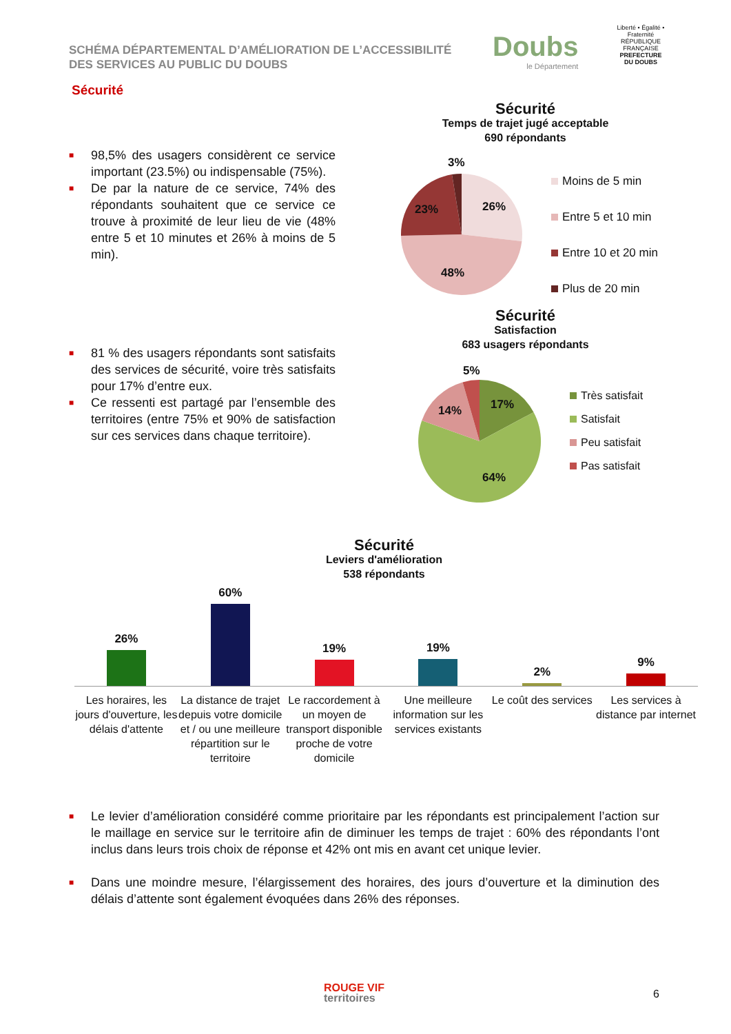SCHÉMA DÉPARTEMENTAL D’AMÉLIORATION DE L’ACCESSIBILITÉ
DES SERVICES AU PUBLIC DU DOUBS
Doubs
le Département
Liberté • Égalité • Fraternité
RÉPUBLIQUE FRANÇAISE
PREFECTURE
DU DOUBS
Sécurité
■ 98,5% des usagers considèrent ce service important (23.5%) ou indispensable (75%).
■ De par la nature de ce service, 74% des répondants souhaitent que ce service ce trouve à proximité de leur lieu de vie (48% entre 5 et 10 minutes et 26% à moins de 5 min).
Sécurité
Temps de trajet jugé acceptable
690 répondants
3%
26%
23%
48%
Moins de 5 min
Entre 5 et 10 min
Entre 10 et 20 min
Plus de 20 min
Sécurité
Satisfaction
683 usagers répondants
5%
17%
14%
64%
Très satisfait
Satisfait
Peu satisfait
Pas satisfait
■ 81 % des usagers répondants sont satisfaits des services de sécurité, voire très satisfaits pour 17% d’entre eux.
■ Ce ressenti est partagé par l’ensemble des territoires (entre 75% et 90% de satisfaction sur ces services dans chaque territoire).
Sécurité
Leviers d'amélioration
538 répondants
26% 60% 19% 19% 2% 9%
Les horaires, les jours d'ouverture, les délais d'attente
La distance de trajet depuis votre domicile et / ou une meilleure répartition sur le territoire
Le raccordement à un moyen de transport disponible proche de votre domicile
Une meilleure information sur les services existants
Le coût des services Les services à distance par internet
■ Le levier d’amélioration considéré comme prioritaire par les répondants est principalement l’action sur le maillage en service sur le territoire afin de diminuer les temps de trajet : 60% des répondants l’ont inclus dans leurs trois choix de réponse et 42% ont mis en avant cet unique levier.
■ Dans une moindre mesure, l’élargissement des horaires, des jours d’ouverture et la diminution des délais d’attente sont également évoquées dans 26% des réponses.
ROUGE VIF
territoires
6